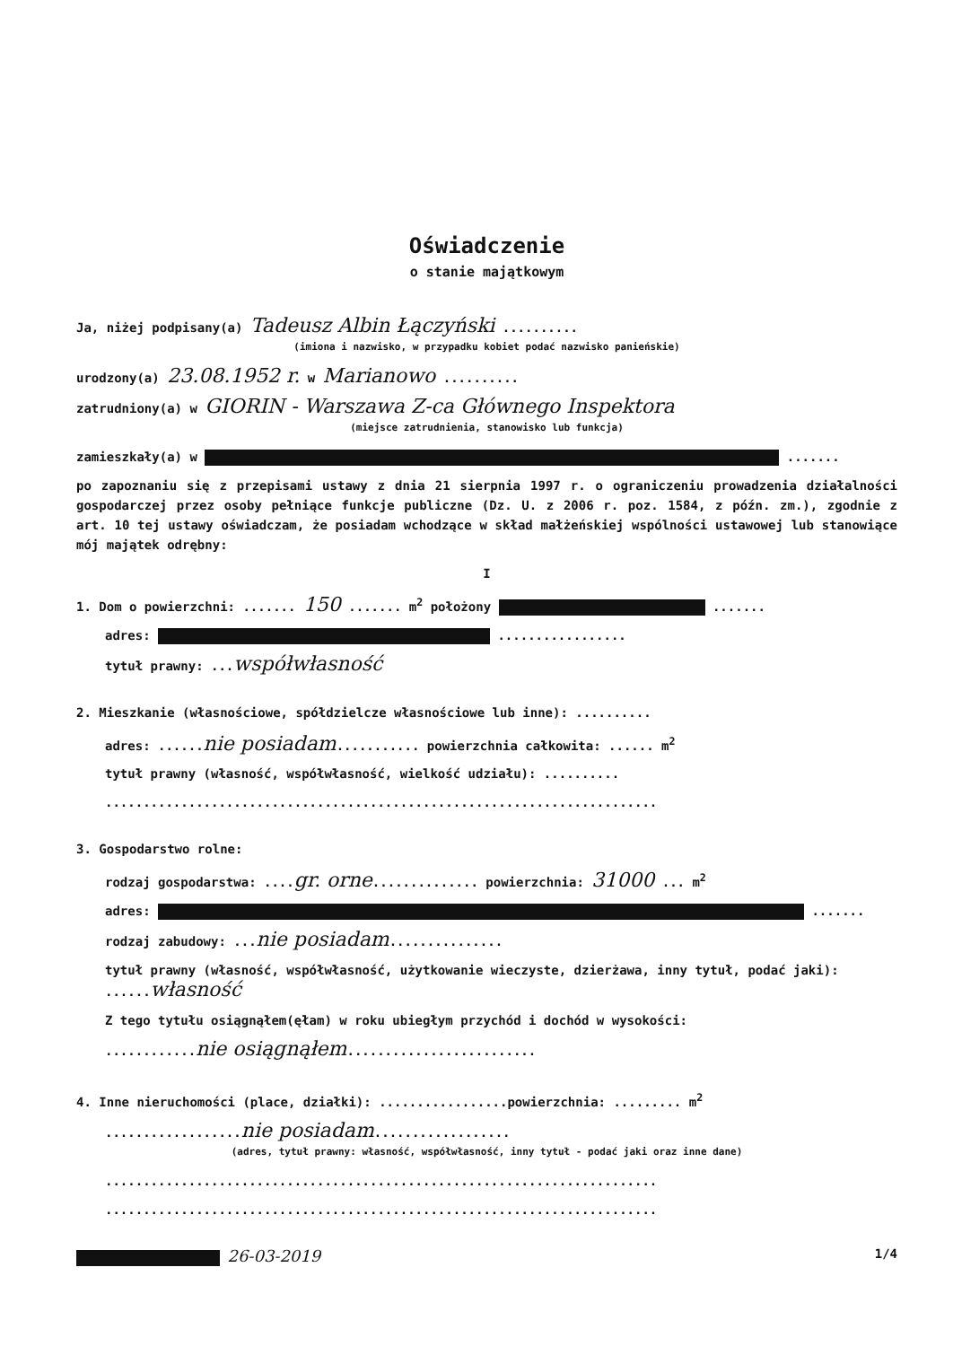Oświadczenie
o stanie majątkowym
Ja, niżej podpisany(a) Tadeusz Albin Łączyński ..........
(imiona i nazwisko, w przypadku kobiet podać nazwisko panieńskie)
urodzony(a) 23.08.1952 r. w Marianowo ..........
zatrudniony(a) w GIORIN - Warszawa Z-ca Głównego Inspektora
(miejsce zatrudnienia, stanowisko lub funkcja)
zamieszkały(a) w .......
po zapoznaniu się z przepisami ustawy z dnia 21 sierpnia 1997 r. o ograniczeniu prowadzenia działalności gospodarczej przez osoby pełniące funkcje publiczne (Dz. U. z 2006 r. poz. 1584, z późn. zm.), zgodnie z art. 10 tej ustawy oświadczam, że posiadam wchodzące w skład małżeńskiej wspólności ustawowej lub stanowiące mój majątek odrębny:
I
1. Dom o powierzchni: ....... 150 ....... m<sup>2</sup> położony .......
adres: .................
tytuł prawny: ...współwłasność
2. Mieszkanie (własnościowe, spółdzielcze własnościowe lub inne): ..........
adres: ......nie posiadam........... powierzchnia całkowita: ...... m<sup>2</sup>
tytuł prawny (własność, współwłasność, wielkość udziału): ..........
.........................................................................
3. Gospodarstwo rolne:
rodzaj gospodarstwa: ....gr. orne.............. powierzchnia: 31000 ... m<sup>2</sup>
adres: .......
rodzaj zabudowy: ...nie posiadam...............
tytuł prawny (własność, współwłasność, użytkowanie wieczyste, dzierżawa, inny tytuł, podać jaki): ......własność
Z tego tytułu osiągnąłem(ęłam) w roku ubiegłym przychód i dochód w wysokości:
............nie osiągnąłem.........................
4. Inne nieruchomości (place, działki): .................powierzchnia: ......... m<sup>2</sup>
..................nie posiadam..................
(adres, tytuł prawny: własność, współwłasność, inny tytuł - podać jaki oraz inne dane)
.........................................................................
.........................................................................
26-03-2019 1/4